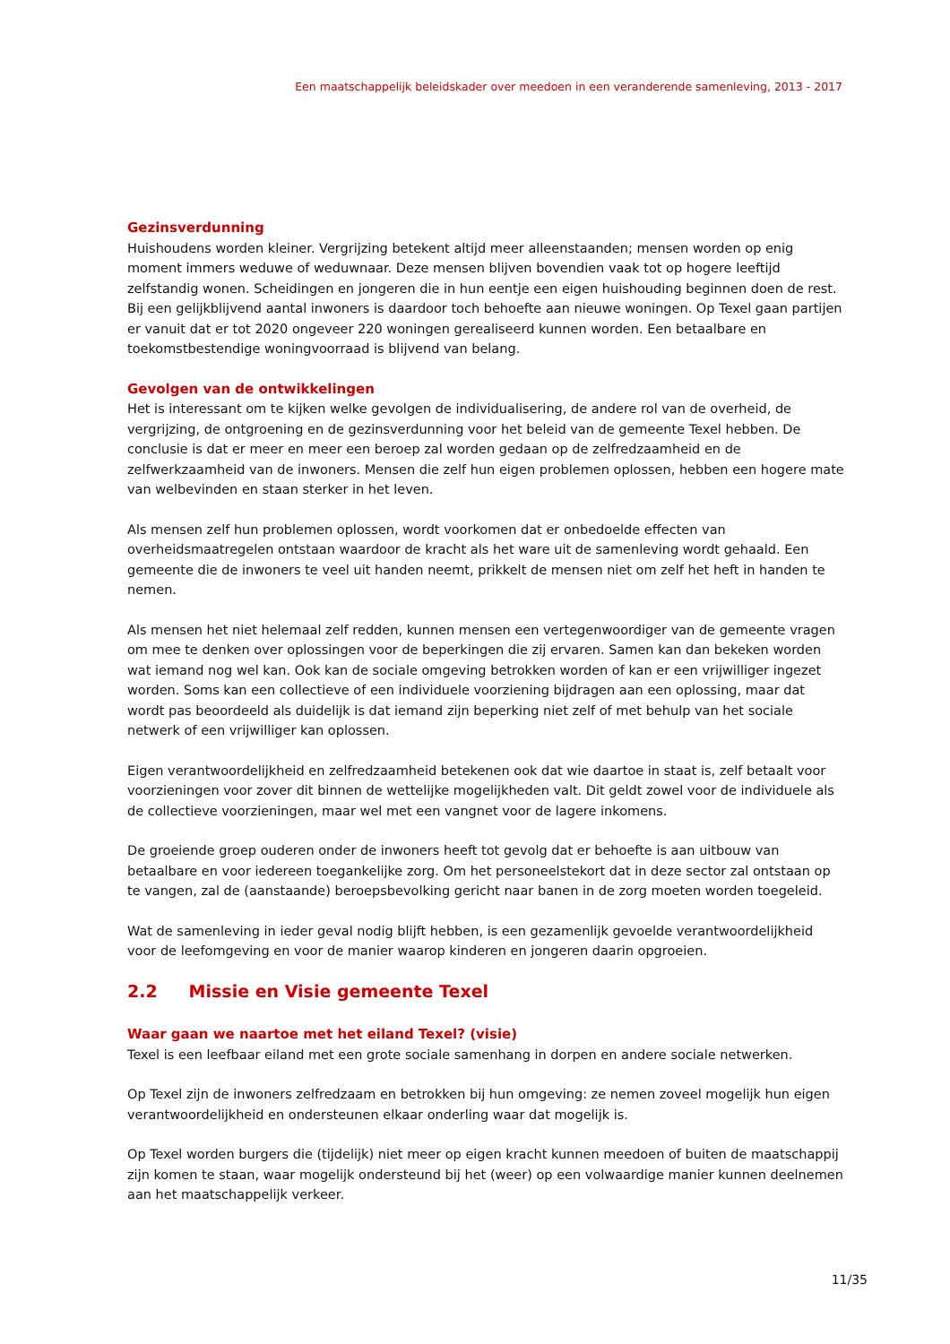Een maatschappelijk beleidskader over meedoen in een veranderende samenleving, 2013 - 2017
Gezinsverdunning
Huishoudens worden kleiner. Vergrijzing betekent altijd meer alleenstaanden; mensen worden op enig moment immers weduwe of weduwnaar. Deze mensen blijven bovendien vaak tot op hogere leeftijd zelfstandig wonen. Scheidingen en jongeren die in hun eentje een eigen huishouding beginnen doen de rest. Bij een gelijkblijvend aantal inwoners is daardoor toch behoefte aan nieuwe woningen. Op Texel gaan partijen er vanuit dat er tot 2020 ongeveer 220 woningen gerealiseerd kunnen worden. Een betaalbare en toekomstbestendige woningvoorraad is blijvend van belang.
Gevolgen van de ontwikkelingen
Het is interessant om te kijken welke gevolgen de individualisering, de andere rol van de overheid, de vergrijzing, de ontgroening en de gezinsverdunning voor het beleid van de gemeente Texel hebben. De conclusie is dat er meer en meer een beroep zal worden gedaan op de zelfredzaamheid en de zelfwerkzaamheid van de inwoners. Mensen die zelf hun eigen problemen oplossen, hebben een hogere mate van welbevinden en staan sterker in het leven.
Als mensen zelf hun problemen oplossen, wordt voorkomen dat er onbedoelde effecten van overheidsmaatregelen ontstaan waardoor de kracht als het ware uit de samenleving wordt gehaald. Een gemeente die de inwoners te veel uit handen neemt, prikkelt de mensen niet om zelf het heft in handen te nemen.
Als mensen het niet helemaal zelf redden, kunnen mensen een vertegenwoordiger van de gemeente vragen om mee te denken over oplossingen voor de beperkingen die zij ervaren. Samen kan dan bekeken worden wat iemand nog wel kan. Ook kan de sociale omgeving betrokken worden of kan er een vrijwilliger ingezet worden. Soms kan een collectieve of een individuele voorziening bijdragen aan een oplossing, maar dat wordt pas beoordeeld als duidelijk is dat iemand zijn beperking niet zelf of met behulp van het sociale netwerk of een vrijwilliger kan oplossen.
Eigen verantwoordelijkheid en zelfredzaamheid betekenen ook dat wie daartoe in staat is, zelf betaalt voor voorzieningen voor zover dit binnen de wettelijke mogelijkheden valt. Dit geldt zowel voor de individuele als de collectieve voorzieningen, maar wel met een vangnet voor de lagere inkomens.
De groeiende groep ouderen onder de inwoners heeft tot gevolg dat er behoefte is aan uitbouw van betaalbare en voor iedereen toegankelijke zorg. Om het personeelstekort dat in deze sector zal ontstaan op te vangen, zal de (aanstaande) beroepsbevolking gericht naar banen in de zorg moeten worden toegeleid.
Wat de samenleving in ieder geval nodig blijft hebben, is een gezamenlijk gevoelde verantwoordelijkheid voor de leefomgeving en voor de manier waarop kinderen en jongeren daarin opgroeien.
2.2 Missie en Visie gemeente Texel
Waar gaan we naartoe met het eiland Texel? (visie)
Texel is een leefbaar eiland met een grote sociale samenhang in dorpen en andere sociale netwerken.
Op Texel zijn de inwoners zelfredzaam en betrokken bij hun omgeving: ze nemen zoveel mogelijk hun eigen verantwoordelijkheid en ondersteunen elkaar onderling waar dat mogelijk is.
Op Texel worden burgers die (tijdelijk) niet meer op eigen kracht kunnen meedoen of buiten de maatschappij zijn komen te staan, waar mogelijk ondersteund bij het (weer) op een volwaardige manier kunnen deelnemen aan het maatschappelijk verkeer.
11/35